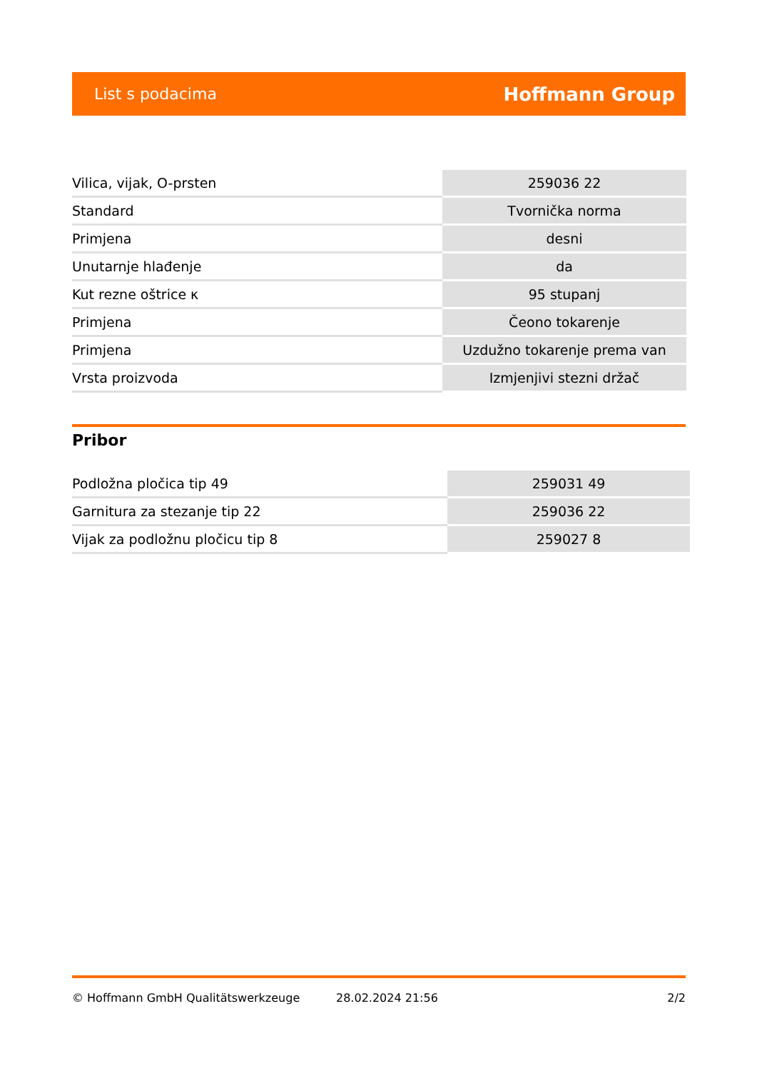List s podacima Hoffmann Group
| Vilica, vijak, O-prsten | 259036 22 |
| Standard | Tvornička norma |
| Primjena | desni |
| Unutarnje hlađenje | da |
| Kut rezne oštrice κ | 95 stupanj |
| Primjena | Čeono tokarenje |
| Primjena | Uzdužno tokarenje prema van |
| Vrsta proizvoda | Izmjenjivi stezni držač |
Pribor
| Podložna pločica tip 49 | 259031 49 |
| Garnitura za stezanje tip 22 | 259036 22 |
| Vijak za podložnu pločicu tip 8 | 259027 8 |
© Hoffmann GmbH Qualitätswerkzeuge 28.02.2024 21:56 2/2